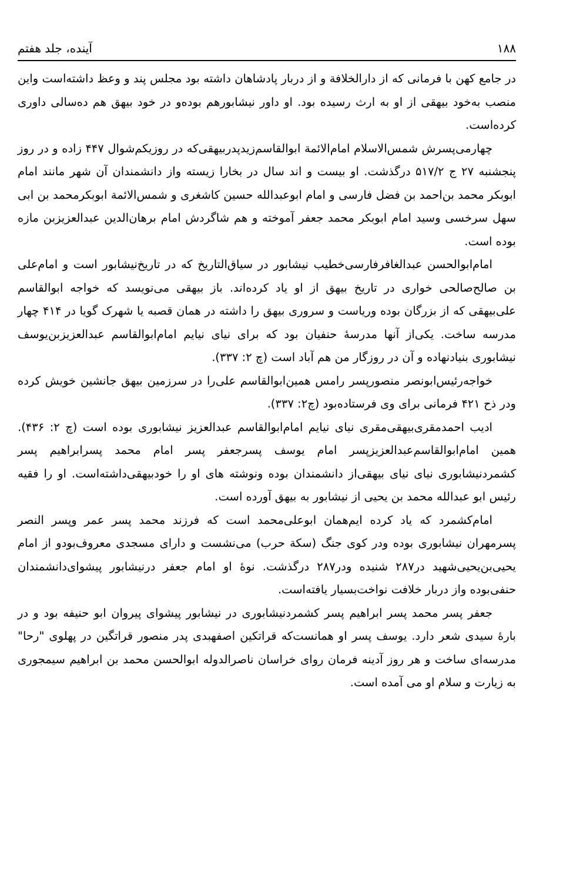۱۸۸ آینده، جلد هفتم
در جامع کهن با فرمانی که از دارالخلافة و از دربار پادشاهان داشته بود مجلس پند و وعظ داشته‌است واین منصب به‌خود بیهقی از او به ارث رسیده بود. او داور نیشابورهم بوده‌و در خود بیهق هم ده‌سالی داوری کرده‌است.
چهارمی‌پسرش شمس‌الاسلام امام‌الائمة ابوالقاسم‌زیدپدربیهقی‌که در روزیکم‌شوال ۴۴۷ زاده و در روز پنجشنبه ۲۷ ج ۵۱۷/۲ درگذشت. او بیست و اند سال در بخارا زیسته واز دانشمندان آن شهر مانند امام ابوبکر محمد بن‌احمد بن فضل فارسی و امام ابوعبدالله حسین کاشغری و شمس‌الائمة ابوبکرمحمد بن ابی سهل سرخسی وسید امام ابوبکر محمد جعفر آموخته و هم شاگردش امام برهان‌الدین عبدالعزیزبن مازه بوده است.
امام‌ابوالحسن عبدالغافرفارسی‌خطیب نیشابور در سیاق‌التاریخ که در تاریخ‌نیشابور است و امام‌علی بن صالح‌صالحی خواری در تاریخ بیهق از او یاد کرده‌اند. باز بیهقی می‌نویسد که خواجه ابوالقاسم علی‌بیهقی که از بزرگان بوده وریاست و سروری بیهق را داشته در همان قصبه یا شهرک گویا در ۴۱۴ چهار مدرسه ساخت. یکی‌از آنها مدرسهٔ حنفیان بود که برای نیای نیایم امام‌ابوالقاسم عبدالعزیزبن‌یوسف نیشابوری بنیادنهاده و آن در روزگار من هم آباد است (چ ۲: ۳۳۷).
خواجه‌رئیس‌ابونصر منصورپسر رامس همین‌ابوالقاسم علی‌را در سرزمین بیهق جانشین خویش کرده ودر ذح ۴۲۱ فرمانی برای وی فرستاده‌بود (چ۲: ۳۳۷).
ادیب احمدمقری‌بیهقی‌مقری نیای نیایم امام‌ابوالقاسم عبدالعزیز نیشابوری بوده است (چ ۲: ۴۳۶). همین امام‌ابوالقاسم‌عبدالعزیزپسر امام یوسف پسرجعفر پسر امام محمد پسرابراهیم پسر کشمردنیشابوری نیای نیای بیهقی‌از دانشمندان بوده ونوشته های او را خودبیهقی‌داشته‌است. او را فقیه رئیس ابو عبدالله محمد بن یحیی از نیشابور به بیهق آورده است.
امام‌کشمرد که یاد کرده ایم‌همان ابوعلی‌محمد است که فرزند محمد پسر عمر وپسر النصر پسرمهران نیشابوری بوده ودر کوی جنگ (سکة حرب) می‌نشست و دارای مسجدی معروف‌بودو از امام یحیی‌بن‌یحیی‌شهید در۲۸۷ شنیده ودر۲۸۷ درگذشت. نوهٔ او امام جعفر درنیشابور پیشوای‌دانشمندان حنفی‌بوده واز دربار خلافت نواخت‌بسیار یافته‌است.
جعفر پسر محمد پسر ابراهیم پسر کشمردنیشابوری در نیشابور پیشوای پیروان ابو حنیفه بود و در بارهٔ سیدی شعر دارد. یوسف پسر او همانست‌که قراتکین اصفهبدی پدر منصور قراتگین در پهلوی "رحا" مدرسه‌ای ساخت و هر روز آدینه فرمان روای خراسان ناصرالدوله ابوالحسن محمد بن ابراهیم سیمجوری به زیارت و سلام او می آمده است.